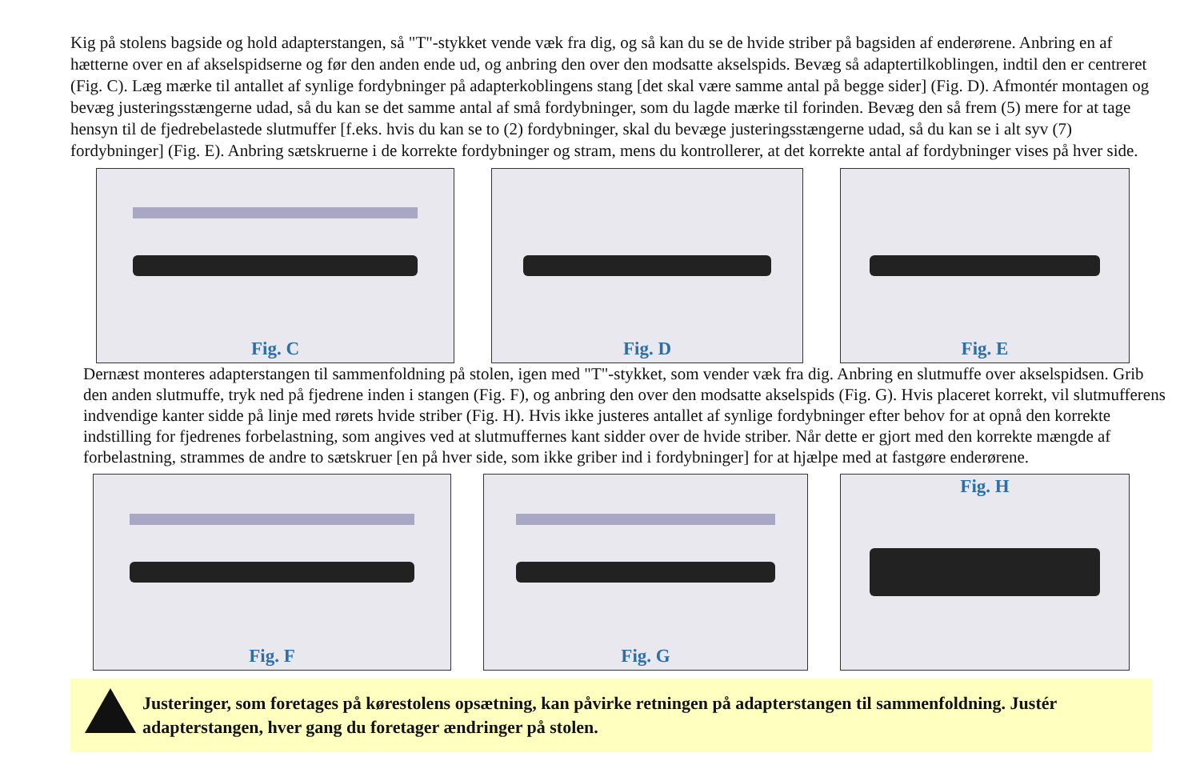Kig på stolens bagside og hold adapterstangen, så "T"-stykket vende væk fra dig, og så kan du se de hvide striber på bagsiden af enderørene. Anbring en af hætterne over en af akselspidserne og før den anden ende ud, og anbring den over den modsatte akselspids. Bevæg så adaptertilkoblingen, indtil den er centreret (Fig. C). Læg mærke til antallet af synlige fordybninger på adapterkoblingens stang [det skal være samme antal på begge sider] (Fig. D). Afmontér montagen og bevæg justeringsstængerne udad, så du kan se det samme antal af små fordybninger, som du lagde mærke til forinden. Bevæg den så frem (5) mere for at tage hensyn til de fjedrebelastede slutmuffer [f.eks. hvis du kan se to (2) fordybninger, skal du bevæge justeringsstængerne udad, så du kan se i alt syv (7) fordybninger] (Fig. E). Anbring sætskruerne i de korrekte fordybninger og stram, mens du kontrollerer, at det korrekte antal af fordybninger vises på hver side.
Fig. C Fig. D Fig. E
Dernæst monteres adapterstangen til sammenfoldning på stolen, igen med "T"-stykket, som vender væk fra dig. Anbring en slutmuffe over akselspidsen. Grib den anden slutmuffe, tryk ned på fjedrene inden i stangen (Fig. F), og anbring den over den modsatte akselspids (Fig. G). Hvis placeret korrekt, vil slutmufferens indvendige kanter sidde på linje med rørets hvide striber (Fig. H). Hvis ikke justeres antallet af synlige fordybninger efter behov for at opnå den korrekte indstilling for fjedrenes forbelastning, som angives ved at slutmuffernes kant sidder over de hvide striber. Når dette er gjort med den korrekte mængde af forbelastning, strammes de andre to sætskruer [en på hver side, som ikke griber ind i fordybninger] for at hjælpe med at fastgøre enderørene.
Fig. F Fig. G Fig. H
Justeringer, som foretages på kørestolens opsætning, kan påvirke retningen på adapterstangen til sammenfoldning. Justér adapterstangen, hver gang du foretager ændringer på stolen.